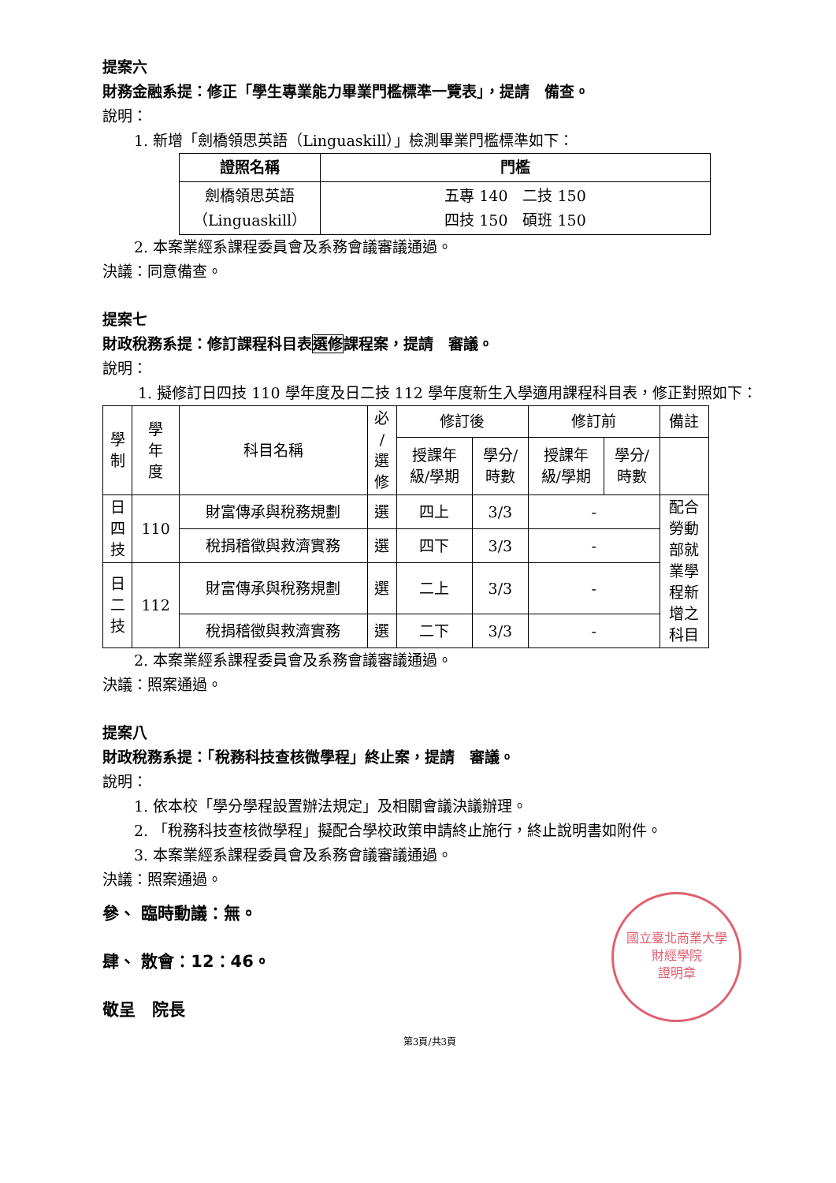提案六
財務金融系提：修正「學生專業能力畢業門檻標準一覽表」，提請　備查。
說明：
1. 新增「劍橋領思英語（Linguaskill）」檢測畢業門檻標準如下：
| 證照名稱 | 門檻 |
| --- | --- |
| 劍橋領思英語 （Linguaskill） | 五專 140 二技 150 四技 150 碩班 150 |
2. 本案業經系課程委員會及系務會議審議通過。
決議：同意備查。
提案七
財政稅務系提：修訂課程科目表選修課程案，提請　審議。
說明：
1. 擬修訂日四技 110 學年度及日二技 112 學年度新生入學適用課程科目表，修正對照如下：
| 學 制 | 學 年 度 | 科目名稱 | 必 / 選 修 | 修訂後 | | 修訂前 | | 備註 |
| --- | --- | --- | --- | --- | --- | --- | --- | --- |
| | | | | 授課年 級/學期 | 學分/ 時數 | 授課年 級/學期 | 學分/ 時數 | |
| 日 四 技 | 110 | 財富傳承與稅務規劃 | 選 | 四上 | 3/3 | - | | 配合 勞動 部就 業學 程新 增之 科目 |
| | | 稅捐稽徵與救濟實務 | 選 | 四下 | 3/3 | - | | |
| 日 二 技 | 112 | 財富傳承與稅務規劃 | 選 | 二上 | 3/3 | - | | |
| | | 稅捐稽徵與救濟實務 | 選 | 二下 | 3/3 | - | | |
2. 本案業經系課程委員會及系務會議審議通過。
決議：照案通過。
提案八
財政稅務系提：「稅務科技查核微學程」終止案，提請　審議。
說明：
1. 依本校「學分學程設置辦法規定」及相關會議決議辦理。
2. 「稅務科技查核微學程」擬配合學校政策申請終止施行，終止說明書如附件。
3. 本案業經系課程委員會及系務會議審議通過。
決議：照案通過。
國立臺北商業大學
財經學院
證明章
參、 臨時動議：無。
肆、 散會：12：46。
敬呈　院長
第3頁/共3頁